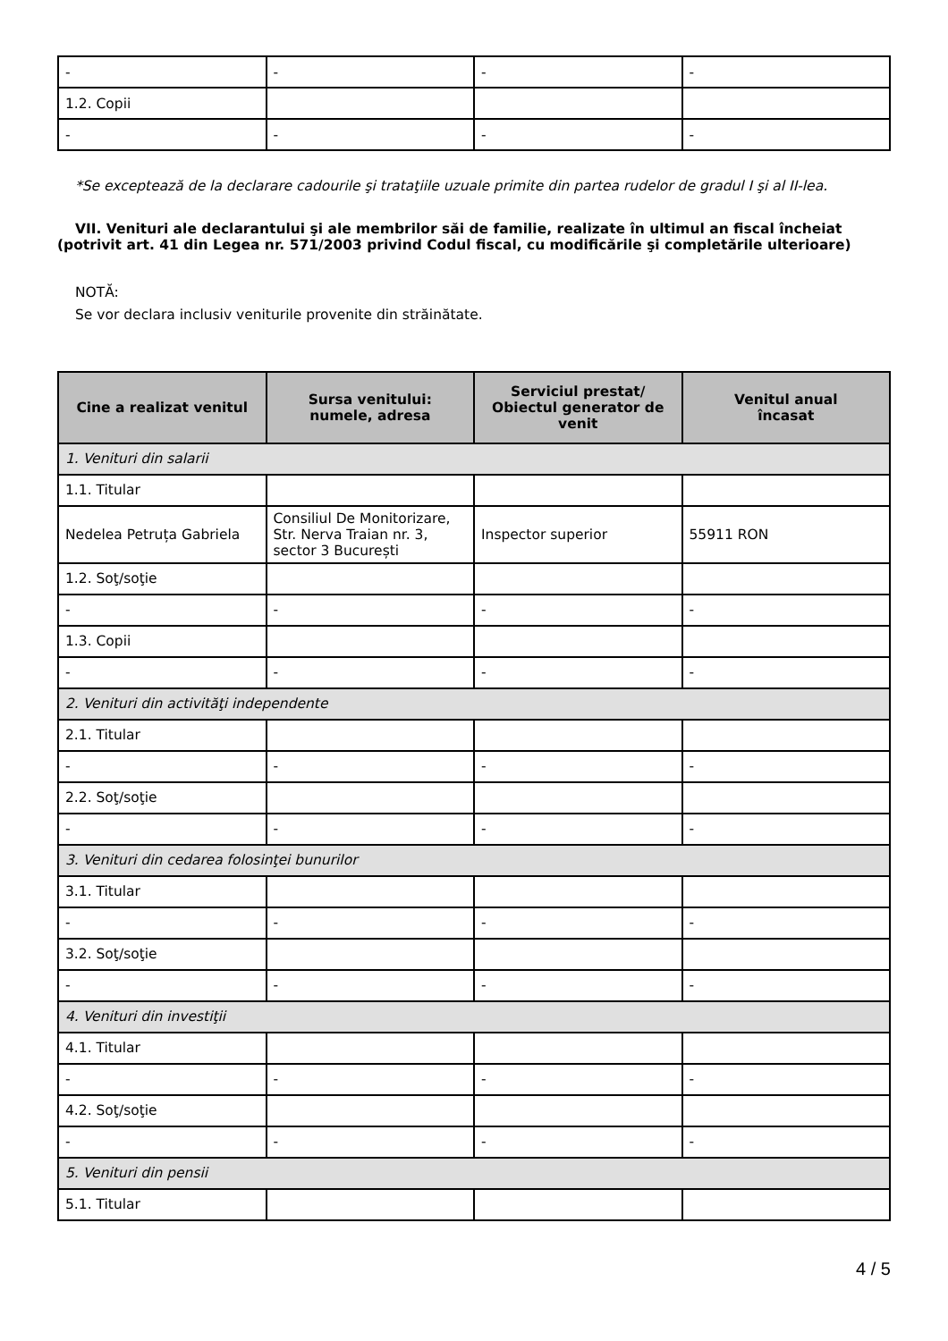| - | - | - | - |
| 1.2. Copii | | | |
| - | - | - | - |
*Se exceptează de la declarare cadourile şi trataţiile uzuale primite din partea rudelor de gradul I şi al II-lea.
VII. Venituri ale declarantului şi ale membrilor săi de familie, realizate în ultimul an fiscal încheiat (potrivit art. 41 din Legea nr. 571/2003 privind Codul fiscal, cu modificările şi completările ulterioare)
NOTĂ:
Se vor declara inclusiv veniturile provenite din străinătate.
| Cine a realizat venitul | Sursa venitului: numele, adresa | Serviciul prestat/ Obiectul generator de venit | Venitul anual încasat |
| --- | --- | --- | --- |
| 1. Venituri din salarii | | | |
| 1.1. Titular | | | |
| Nedelea Petruța Gabriela | Consiliul De Monitorizare, Str. Nerva Traian nr. 3, sector 3 București | Inspector superior | 55911 RON |
| 1.2. Soţ/soţie | | | |
| - | - | - | - |
| 1.3. Copii | | | |
| - | - | - | - |
| 2. Venituri din activităţi independente | | | |
| 2.1. Titular | | | |
| - | - | - | - |
| 2.2. Soţ/soţie | | | |
| - | - | - | - |
| 3. Venituri din cedarea folosinţei bunurilor | | | |
| 3.1. Titular | | | |
| - | - | - | - |
| 3.2. Soţ/soţie | | | |
| - | - | - | - |
| 4. Venituri din investiţii | | | |
| 4.1. Titular | | | |
| - | - | - | - |
| 4.2. Soţ/soţie | | | |
| - | - | - | - |
| 5. Venituri din pensii | | | |
| 5.1. Titular | | | |
4 / 5